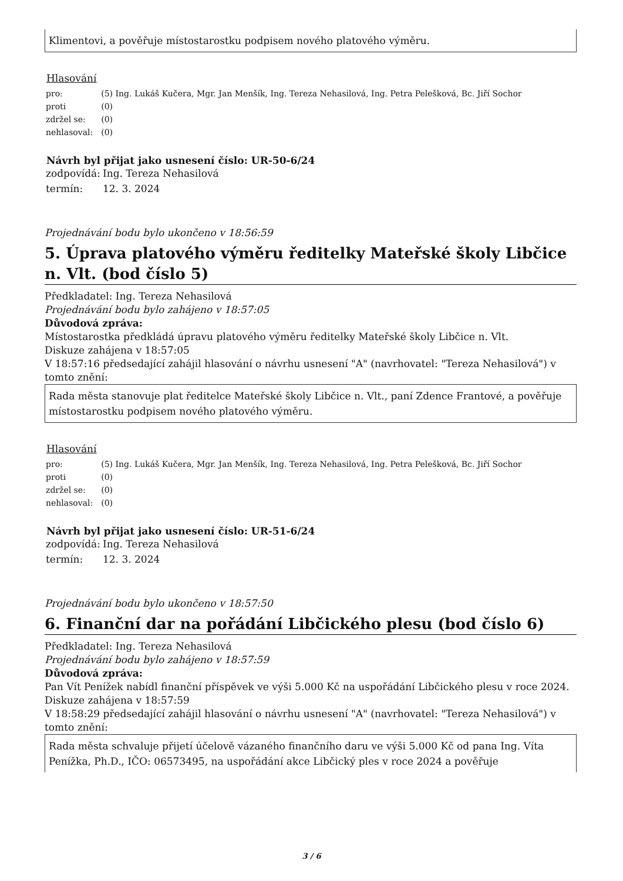Klimentovi, a pověřuje místostarostku podpisem nového platového výměru.
Hlasování
| pro: | (5) Ing. Lukáš Kučera, Mgr. Jan Menšík, Ing. Tereza Nehasilová, Ing. Petra Pelešková, Bc. Jiří Sochor |
| proti | (0) |
| zdržel se: | (0) |
| nehlasoval: | (0) |
Návrh byl přijat jako usnesení číslo: UR-50-6/24
| zodpovídá: | Ing. Tereza Nehasilová |
| termín: | 12. 3. 2024 |
Projednávání bodu bylo ukončeno v 18:56:59
5. Úprava platového výměru ředitelky Mateřské školy Libčice n. Vlt. (bod číslo 5)
Předkladatel: Ing. Tereza Nehasilová
Projednávání bodu bylo zahájeno v 18:57:05
Důvodová zpráva:
Místostarostka předkládá úpravu platového výměru ředitelky Mateřské školy Libčice n. Vlt.
Diskuze zahájena v 18:57:05
V 18:57:16 předsedající zahájil hlasování o návrhu usnesení "A" (navrhovatel: "Tereza Nehasilová") v tomto znění:
Rada města stanovuje plat ředitelce Mateřské školy Libčice n. Vlt., paní Zdence Frantové, a pověřuje místostarostku podpisem nového platového výměru.
Hlasování
| pro: | (5) Ing. Lukáš Kučera, Mgr. Jan Menšík, Ing. Tereza Nehasilová, Ing. Petra Pelešková, Bc. Jiří Sochor |
| proti | (0) |
| zdržel se: | (0) |
| nehlasoval: | (0) |
Návrh byl přijat jako usnesení číslo: UR-51-6/24
| zodpovídá: | Ing. Tereza Nehasilová |
| termín: | 12. 3. 2024 |
Projednávání bodu bylo ukončeno v 18:57:50
6. Finanční dar na pořádání Libčického plesu (bod číslo 6)
Předkladatel: Ing. Tereza Nehasilová
Projednávání bodu bylo zahájeno v 18:57:59
Důvodová zpráva:
Pan Vít Penížek nabídl finanční příspěvek ve výši 5.000 Kč na uspořádání Libčického plesu v roce 2024.
Diskuze zahájena v 18:57:59
V 18:58:29 předsedající zahájil hlasování o návrhu usnesení "A" (navrhovatel: "Tereza Nehasilová") v tomto znění:
Rada města schvaluje přijetí účelově vázaného finančního daru ve výši 5.000 Kč od pana Ing. Víta Penížka, Ph.D., IČO: 06573495, na uspořádání akce Libčický ples v roce 2024 a pověřuje
3 / 6